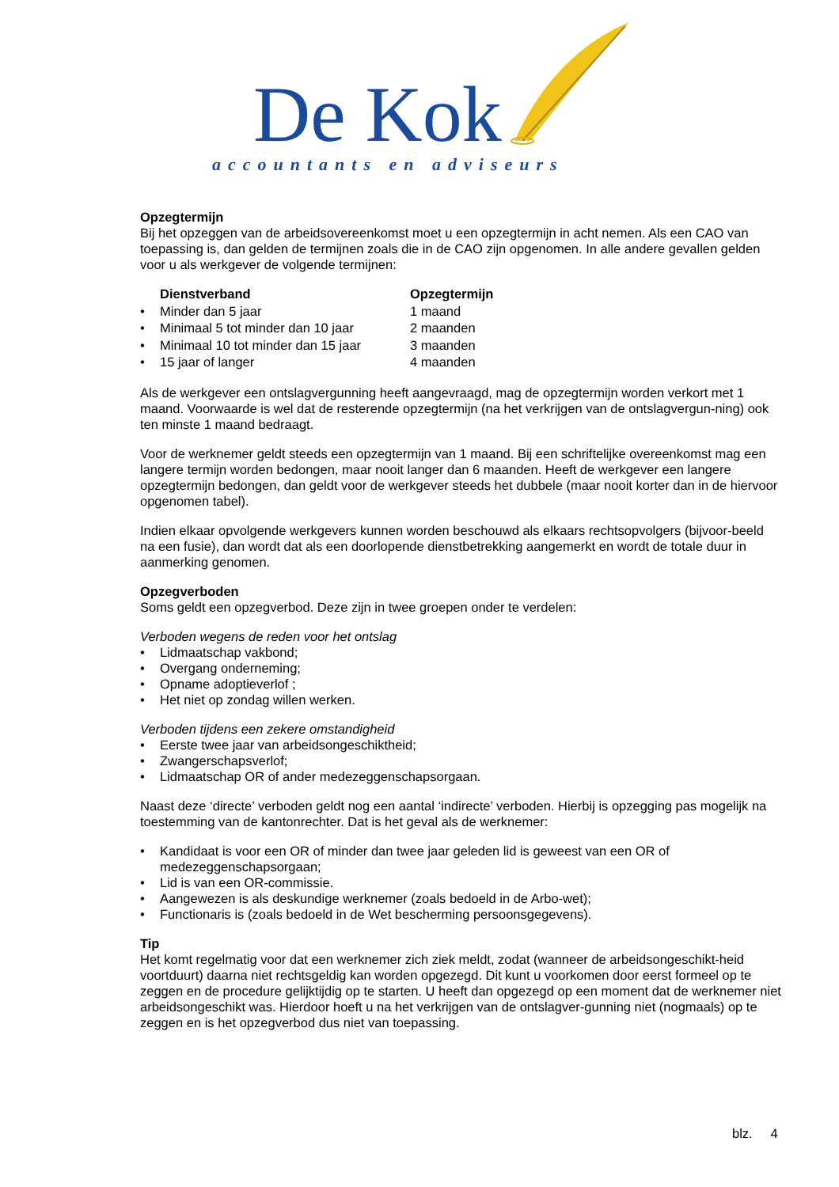De Kok
accountants en adviseurs
Opzegtermijn
Bij het opzeggen van de arbeidsovereenkomst moet u een opzegtermijn in acht nemen. Als een CAO van toepassing is, dan gelden de termijnen zoals die in de CAO zijn opgenomen. In alle andere gevallen gelden voor u als werkgever de volgende termijnen:
| | Dienstverband | Opzegtermijn |
| --- | --- | --- |
| • | Minder dan 5 jaar | 1 maand |
| • | Minimaal 5 tot minder dan 10 jaar | 2 maanden |
| • | Minimaal 10 tot minder dan 15 jaar | 3 maanden |
| • | 15 jaar of langer | 4 maanden |
Als de werkgever een ontslagvergunning heeft aangevraagd, mag de opzegtermijn worden verkort met 1 maand. Voorwaarde is wel dat de resterende opzegtermijn (na het verkrijgen van de ontslagvergun-ning) ook ten minste 1 maand bedraagt.
Voor de werknemer geldt steeds een opzegtermijn van 1 maand. Bij een schriftelijke overeenkomst mag een langere termijn worden bedongen, maar nooit langer dan 6 maanden. Heeft de werkgever een langere opzegtermijn bedongen, dan geldt voor de werkgever steeds het dubbele (maar nooit korter dan in de hiervoor opgenomen tabel).
Indien elkaar opvolgende werkgevers kunnen worden beschouwd als elkaars rechtsopvolgers (bijvoor-beeld na een fusie), dan wordt dat als een doorlopende dienstbetrekking aangemerkt en wordt de totale duur in aanmerking genomen.
Opzegverboden
Soms geldt een opzegverbod. Deze zijn in twee groepen onder te verdelen:
Verboden wegens de reden voor het ontslag
• Lidmaatschap vakbond;
• Overgang onderneming;
• Opname adoptieverlof ;
• Het niet op zondag willen werken.
Verboden tijdens een zekere omstandigheid
• Eerste twee jaar van arbeidsongeschiktheid;
• Zwangerschapsverlof;
• Lidmaatschap OR of ander medezeggenschapsorgaan.
Naast deze ‘directe’ verboden geldt nog een aantal ‘indirecte’ verboden. Hierbij is opzegging pas mogelijk na toestemming van de kantonrechter. Dat is het geval als de werknemer:
• Kandidaat is voor een OR of minder dan twee jaar geleden lid is geweest van een OR of medezeggenschapsorgaan;
• Lid is van een OR-commissie.
• Aangewezen is als deskundige werknemer (zoals bedoeld in de Arbo-wet);
• Functionaris is (zoals bedoeld in de Wet bescherming persoonsgegevens).
Tip
Het komt regelmatig voor dat een werknemer zich ziek meldt, zodat (wanneer de arbeidsongeschikt-heid voortduurt) daarna niet rechtsgeldig kan worden opgezegd. Dit kunt u voorkomen door eerst formeel op te zeggen en de procedure gelijktijdig op te starten. U heeft dan opgezegd op een moment dat de werknemer niet arbeidsongeschikt was. Hierdoor hoeft u na het verkrijgen van de ontslagver-gunning niet (nogmaals) op te zeggen en is het opzegverbod dus niet van toepassing.
blz. 4